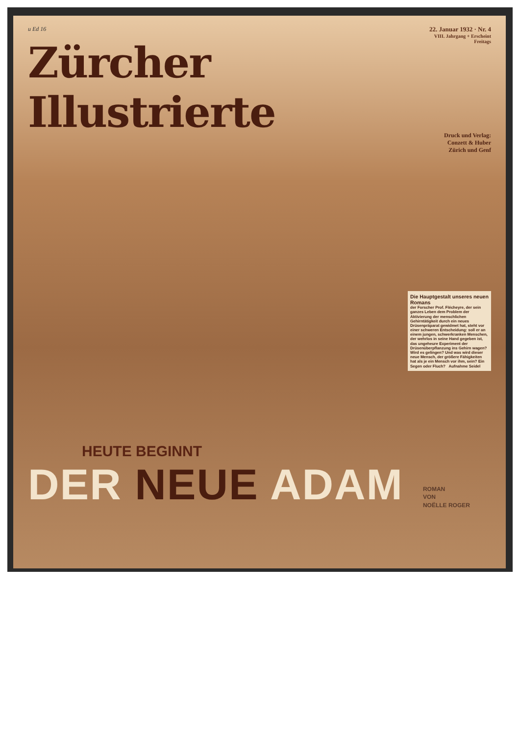u Ed 16
Zürcher Illustrierte
22. Januar 1932 · Nr. 4
VIII. Jahrgang + Erscheint Freitags
Druck und Verlag:
Conzett & Huber
Zürich und Genf
Die Hauptgestalt unseres neuen Romans
der Forscher Prof. Flécheyre, der sein ganzes Leben dem Problem der Aktivierung der menschlichen Gehirntätigkeit durch ein neues Drüsenpräparat gewidmet hat, steht vor einer schweren Entscheidung: soll er an einem jungen, schwerkranken Menschen, der wehrlos in seine Hand gegeben ist, das ungeheure Experiment der Drüsenüberpflanzung ins Gehirn wagen? Wird es gelingen? Und was wird dieser neue Mensch, der größere Fähigkeiten hat als je ein Mensch vor ihm, sein? Ein Segen oder Fluch? Aufnahme Seidel
HEUTE BEGINNT
DER NEUE ADAM
ROMAN
VON
NOËLLE ROGER